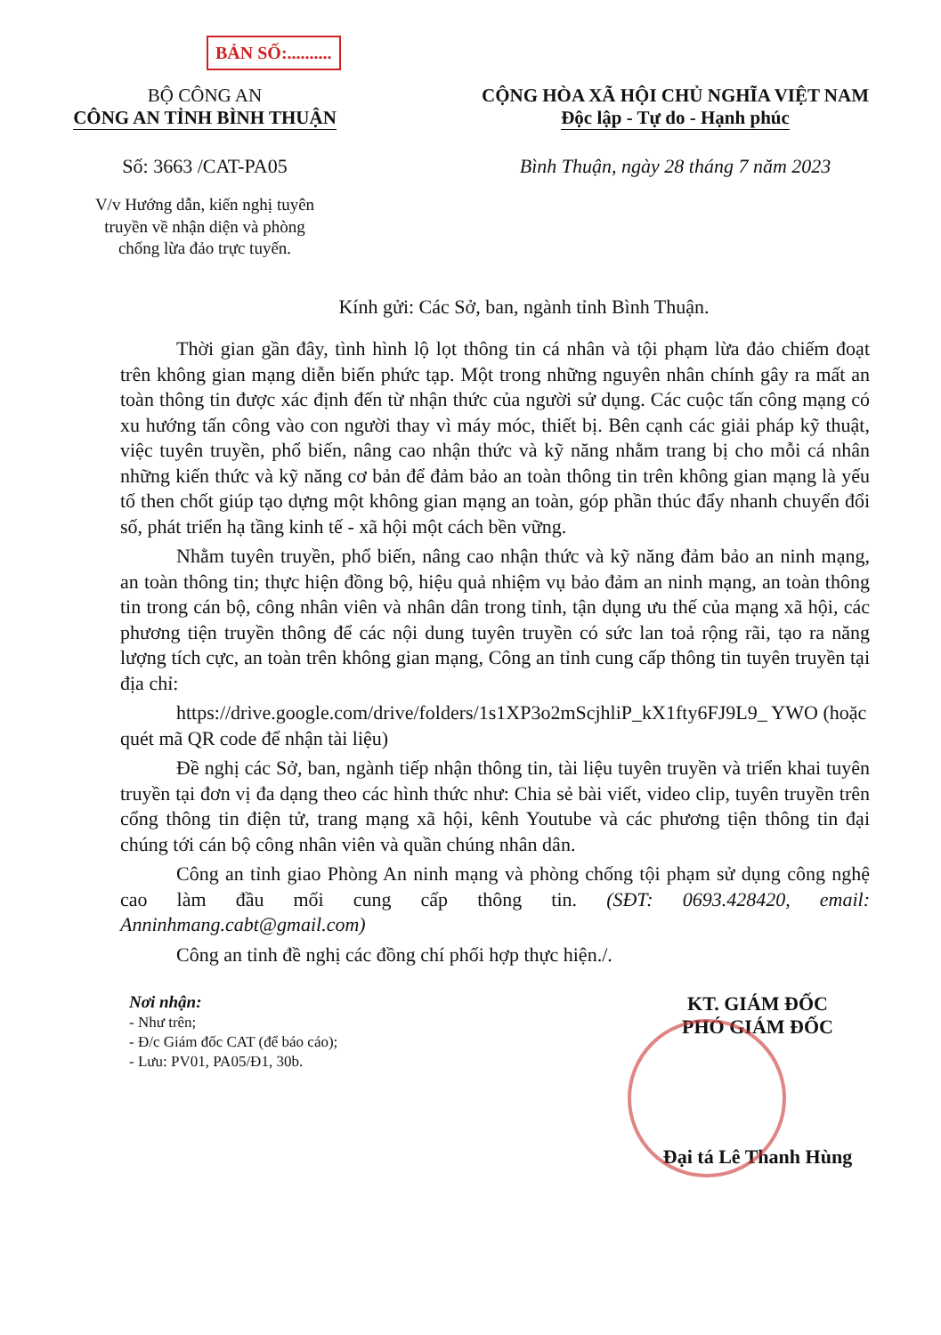BẢN SỐ:..........
BỘ CÔNG AN
CÔNG AN TỈNH BÌNH THUẬN
CỘNG HÒA XÃ HỘI CHỦ NGHĨA VIỆT NAM
Độc lập - Tự do - Hạnh phúc
Số: 3663 /CAT-PA05 Bình Thuận, ngày 28 tháng 7 năm 2023
V/v Hướng dẫn, kiến nghị tuyên
truyền về nhận diện và phòng
chống lừa đảo trực tuyến.
Kính gửi: Các Sở, ban, ngành tỉnh Bình Thuận.
Thời gian gần đây, tình hình lộ lọt thông tin cá nhân và tội phạm lừa đảo chiếm đoạt trên không gian mạng diễn biến phức tạp. Một trong những nguyên nhân chính gây ra mất an toàn thông tin được xác định đến từ nhận thức của người sử dụng. Các cuộc tấn công mạng có xu hướng tấn công vào con người thay vì máy móc, thiết bị. Bên cạnh các giải pháp kỹ thuật, việc tuyên truyền, phổ biến, nâng cao nhận thức và kỹ năng nhằm trang bị cho mỗi cá nhân những kiến thức và kỹ năng cơ bản để đảm bảo an toàn thông tin trên không gian mạng là yếu tố then chốt giúp tạo dựng một không gian mạng an toàn, góp phần thúc đẩy nhanh chuyển đổi số, phát triển hạ tầng kinh tế - xã hội một cách bền vững.
Nhằm tuyên truyền, phổ biến, nâng cao nhận thức và kỹ năng đảm bảo an ninh mạng, an toàn thông tin; thực hiện đồng bộ, hiệu quả nhiệm vụ bảo đảm an ninh mạng, an toàn thông tin trong cán bộ, công nhân viên và nhân dân trong tỉnh, tận dụng ưu thế của mạng xã hội, các phương tiện truyền thông để các nội dung tuyên truyền có sức lan toả rộng rãi, tạo ra năng lượng tích cực, an toàn trên không gian mạng, Công an tỉnh cung cấp thông tin tuyên truyền tại địa chỉ:
https://drive.google.com/drive/folders/1s1XP3o2mScjhliP_kX1fty6FJ9L9_ YWO (hoặc quét mã QR code để nhận tài liệu)
Đề nghị các Sở, ban, ngành tiếp nhận thông tin, tài liệu tuyên truyền và triển khai tuyên truyền tại đơn vị đa dạng theo các hình thức như: Chia sẻ bài viết, video clip, tuyên truyền trên cổng thông tin điện tử, trang mạng xã hội, kênh Youtube và các phương tiện thông tin đại chúng tới cán bộ công nhân viên và quần chúng nhân dân.
Công an tỉnh giao Phòng An ninh mạng và phòng chống tội phạm sử dụng công nghệ cao làm đầu mối cung cấp thông tin. (SĐT: 0693.428420, email: Anninhmang.cabt@gmail.com)
Công an tỉnh đề nghị các đồng chí phối hợp thực hiện./.
Nơi nhận:
- Như trên;
- Đ/c Giám đốc CAT (để báo cáo);
- Lưu: PV01, PA05/Đ1, 30b.
KT. GIÁM ĐỐC
PHÓ GIÁM ĐỐC
Đại tá Lê Thanh Hùng